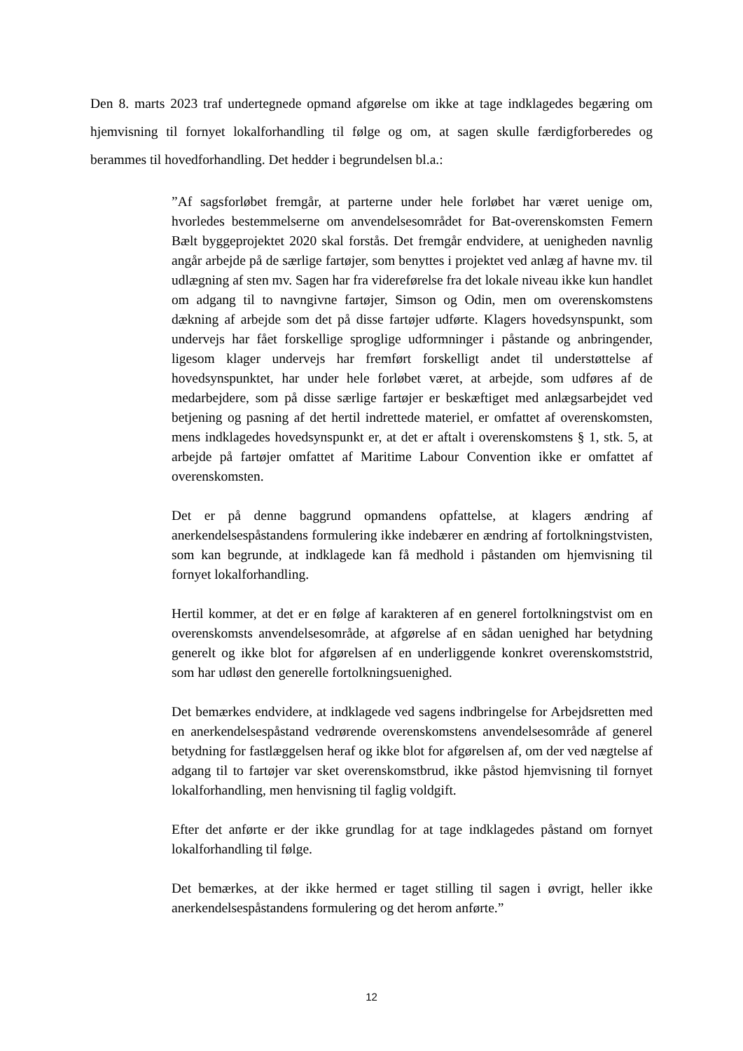Den 8. marts 2023 traf undertegnede opmand afgørelse om ikke at tage indklagedes begæring om hjemvisning til fornyet lokalforhandling til følge og om, at sagen skulle færdigforberedes og berammes til hovedforhandling. Det hedder i begrundelsen bl.a.:
”Af sagsforløbet fremgår, at parterne under hele forløbet har været uenige om, hvorledes bestemmelserne om anvendelsesområdet for Bat-overenskomsten Femern Bælt byggeprojektet 2020 skal forstås. Det fremgår endvidere, at uenigheden navnlig angår arbejde på de særlige fartøjer, som benyttes i projektet ved anlæg af havne mv. til udlægning af sten mv. Sagen har fra videreførelse fra det lokale niveau ikke kun handlet om adgang til to navngivne fartøjer, Simson og Odin, men om overenskomstens dækning af arbejde som det på disse fartøjer udførte. Klagers hovedsynspunkt, som undervejs har fået forskellige sproglige udformninger i påstande og anbringender, ligesom klager undervejs har fremført forskelligt andet til understøttelse af hovedsynspunktet, har under hele forløbet været, at arbejde, som udføres af de medarbejdere, som på disse særlige fartøjer er beskæftiget med anlægsarbejdet ved betjening og pasning af det hertil indrettede materiel, er omfattet af overenskomsten, mens indklagedes hovedsynspunkt er, at det er aftalt i overenskomstens § 1, stk. 5, at arbejde på fartøjer omfattet af Maritime Labour Convention ikke er omfattet af overenskomsten.
Det er på denne baggrund opmandens opfattelse, at klagers ændring af anerkendelsespåstandens formulering ikke indebærer en ændring af fortolkningstvisten, som kan begrunde, at indklagede kan få medhold i påstanden om hjemvisning til fornyet lokalforhandling.
Hertil kommer, at det er en følge af karakteren af en generel fortolkningstvist om en overenskomsts anvendelsesområde, at afgørelse af en sådan uenighed har betydning generelt og ikke blot for afgørelsen af en underliggende konkret overenskomststrid, som har udløst den generelle fortolkningsuenighed.
Det bemærkes endvidere, at indklagede ved sagens indbringelse for Arbejdsretten med en anerkendelsespåstand vedrørende overenskomstens anvendelsesområde af generel betydning for fastlæggelsen heraf og ikke blot for afgørelsen af, om der ved nægtelse af adgang til to fartøjer var sket overenskomstbrud, ikke påstod hjemvisning til fornyet lokalforhandling, men henvisning til faglig voldgift.
Efter det anførte er der ikke grundlag for at tage indklagedes påstand om fornyet lokalforhandling til følge.
Det bemærkes, at der ikke hermed er taget stilling til sagen i øvrigt, heller ikke anerkendelsespåstandens formulering og det herom anførte.”
12